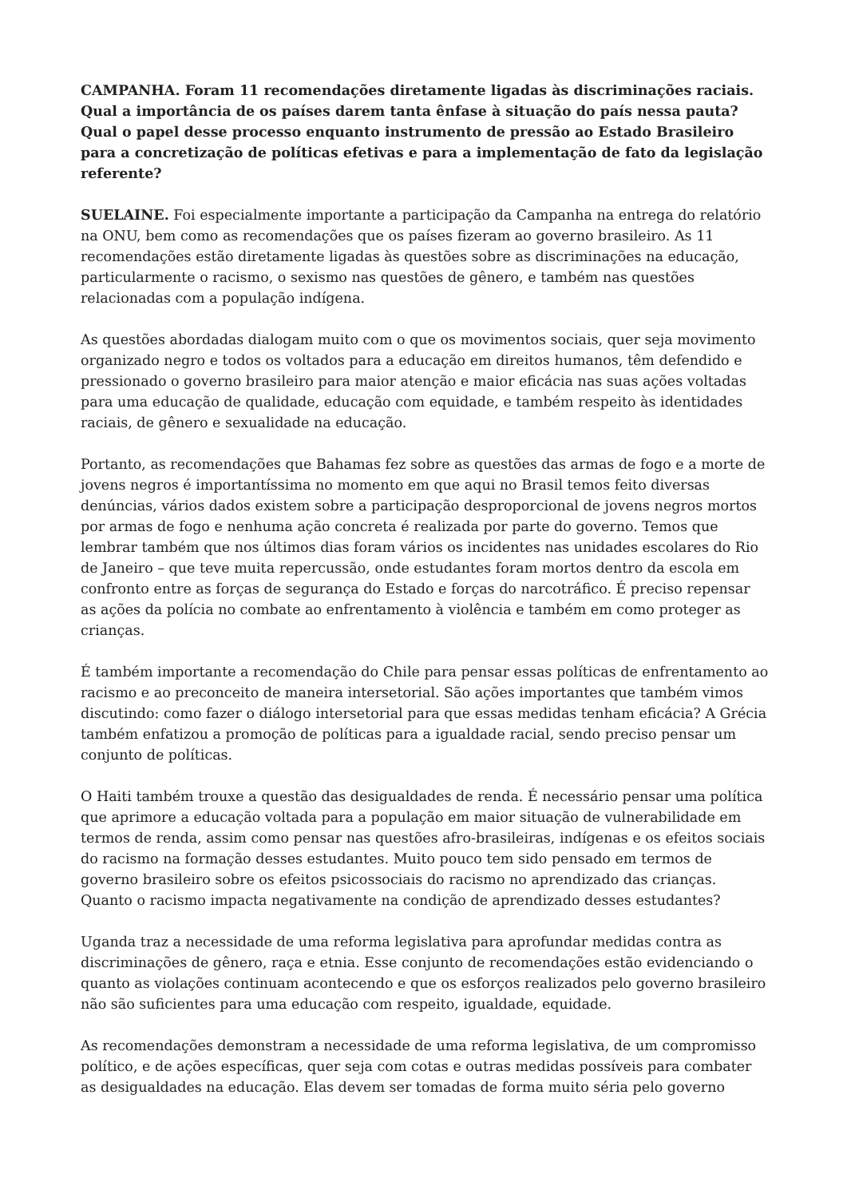CAMPANHA. Foram 11 recomendações diretamente ligadas às discriminações raciais. Qual a importância de os países darem tanta ênfase à situação do país nessa pauta? Qual o papel desse processo enquanto instrumento de pressão ao Estado Brasileiro para a concretização de políticas efetivas e para a implementação de fato da legislação referente?
SUELAINE. Foi especialmente importante a participação da Campanha na entrega do relatório na ONU, bem como as recomendações que os países fizeram ao governo brasileiro. As 11 recomendações estão diretamente ligadas às questões sobre as discriminações na educação, particularmente o racismo, o sexismo nas questões de gênero, e também nas questões relacionadas com a população indígena.
As questões abordadas dialogam muito com o que os movimentos sociais, quer seja movimento organizado negro e todos os voltados para a educação em direitos humanos, têm defendido e pressionado o governo brasileiro para maior atenção e maior eficácia nas suas ações voltadas para uma educação de qualidade, educação com equidade, e também respeito às identidades raciais, de gênero e sexualidade na educação.
Portanto, as recomendações que Bahamas fez sobre as questões das armas de fogo e a morte de jovens negros é importantíssima no momento em que aqui no Brasil temos feito diversas denúncias, vários dados existem sobre a participação desproporcional de jovens negros mortos por armas de fogo e nenhuma ação concreta é realizada por parte do governo. Temos que lembrar também que nos últimos dias foram vários os incidentes nas unidades escolares do Rio de Janeiro – que teve muita repercussão, onde estudantes foram mortos dentro da escola em confronto entre as forças de segurança do Estado e forças do narcotráfico. É preciso repensar as ações da polícia no combate ao enfrentamento à violência e também em como proteger as crianças.
É também importante a recomendação do Chile para pensar essas políticas de enfrentamento ao racismo e ao preconceito de maneira intersetorial. São ações importantes que também vimos discutindo: como fazer o diálogo intersetorial para que essas medidas tenham eficácia? A Grécia também enfatizou a promoção de políticas para a igualdade racial, sendo preciso pensar um conjunto de políticas.
O Haiti também trouxe a questão das desigualdades de renda. É necessário pensar uma política que aprimore a educação voltada para a população em maior situação de vulnerabilidade em termos de renda, assim como pensar nas questões afro-brasileiras, indígenas e os efeitos sociais do racismo na formação desses estudantes. Muito pouco tem sido pensado em termos de governo brasileiro sobre os efeitos psicossociais do racismo no aprendizado das crianças. Quanto o racismo impacta negativamente na condição de aprendizado desses estudantes?
Uganda traz a necessidade de uma reforma legislativa para aprofundar medidas contra as discriminações de gênero, raça e etnia. Esse conjunto de recomendações estão evidenciando o quanto as violações continuam acontecendo e que os esforços realizados pelo governo brasileiro não são suficientes para uma educação com respeito, igualdade, equidade.
As recomendações demonstram a necessidade de uma reforma legislativa, de um compromisso político, e de ações específicas, quer seja com cotas e outras medidas possíveis para combater as desigualdades na educação. Elas devem ser tomadas de forma muito séria pelo governo